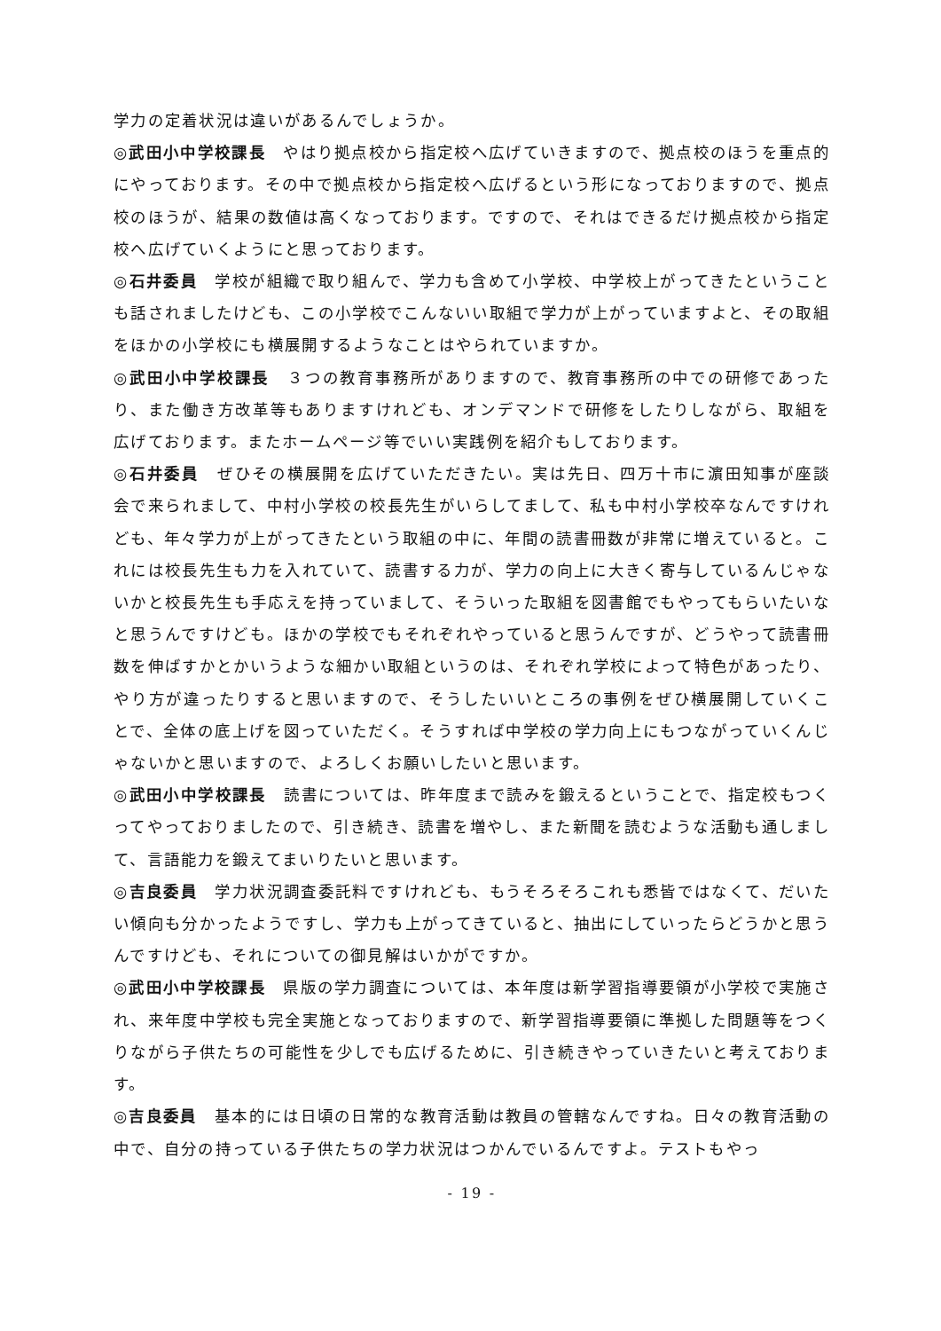学力の定着状況は違いがあるんでしょうか。
◎武田小中学校課長　やはり拠点校から指定校へ広げていきますので、拠点校のほうを重点的にやっております。その中で拠点校から指定校へ広げるという形になっておりますので、拠点校のほうが、結果の数値は高くなっております。ですので、それはできるだけ拠点校から指定校へ広げていくようにと思っております。
◎石井委員　学校が組織で取り組んで、学力も含めて小学校、中学校上がってきたということも話されましたけども、この小学校でこんないい取組で学力が上がっていますよと、その取組をほかの小学校にも横展開するようなことはやられていますか。
◎武田小中学校課長　３つの教育事務所がありますので、教育事務所の中での研修であったり、また働き方改革等もありますけれども、オンデマンドで研修をしたりしながら、取組を広げております。またホームページ等でいい実践例を紹介もしております。
◎石井委員　ぜひその横展開を広げていただきたい。実は先日、四万十市に濵田知事が座談会で来られまして、中村小学校の校長先生がいらしてまして、私も中村小学校卒なんですけれども、年々学力が上がってきたという取組の中に、年間の読書冊数が非常に増えていると。これには校長先生も力を入れていて、読書する力が、学力の向上に大きく寄与しているんじゃないかと校長先生も手応えを持っていまして、そういった取組を図書館でもやってもらいたいなと思うんですけども。ほかの学校でもそれぞれやっていると思うんですが、どうやって読書冊数を伸ばすかとかいうような細かい取組というのは、それぞれ学校によって特色があったり、やり方が違ったりすると思いますので、そうしたいいところの事例をぜひ横展開していくことで、全体の底上げを図っていただく。そうすれば中学校の学力向上にもつながっていくんじゃないかと思いますので、よろしくお願いしたいと思います。
◎武田小中学校課長　読書については、昨年度まで読みを鍛えるということで、指定校もつくってやっておりましたので、引き続き、読書を増やし、また新聞を読むような活動も通しまして、言語能力を鍛えてまいりたいと思います。
◎吉良委員　学力状況調査委託料ですけれども、もうそろそろこれも悉皆ではなくて、だいたい傾向も分かったようですし、学力も上がってきていると、抽出にしていったらどうかと思うんですけども、それについての御見解はいかがですか。
◎武田小中学校課長　県版の学力調査については、本年度は新学習指導要領が小学校で実施され、来年度中学校も完全実施となっておりますので、新学習指導要領に準拠した問題等をつくりながら子供たちの可能性を少しでも広げるために、引き続きやっていきたいと考えております。
◎吉良委員　基本的には日頃の日常的な教育活動は教員の管轄なんですね。日々の教育活動の中で、自分の持っている子供たちの学力状況はつかんでいるんですよ。テストもやっ
- 19 -